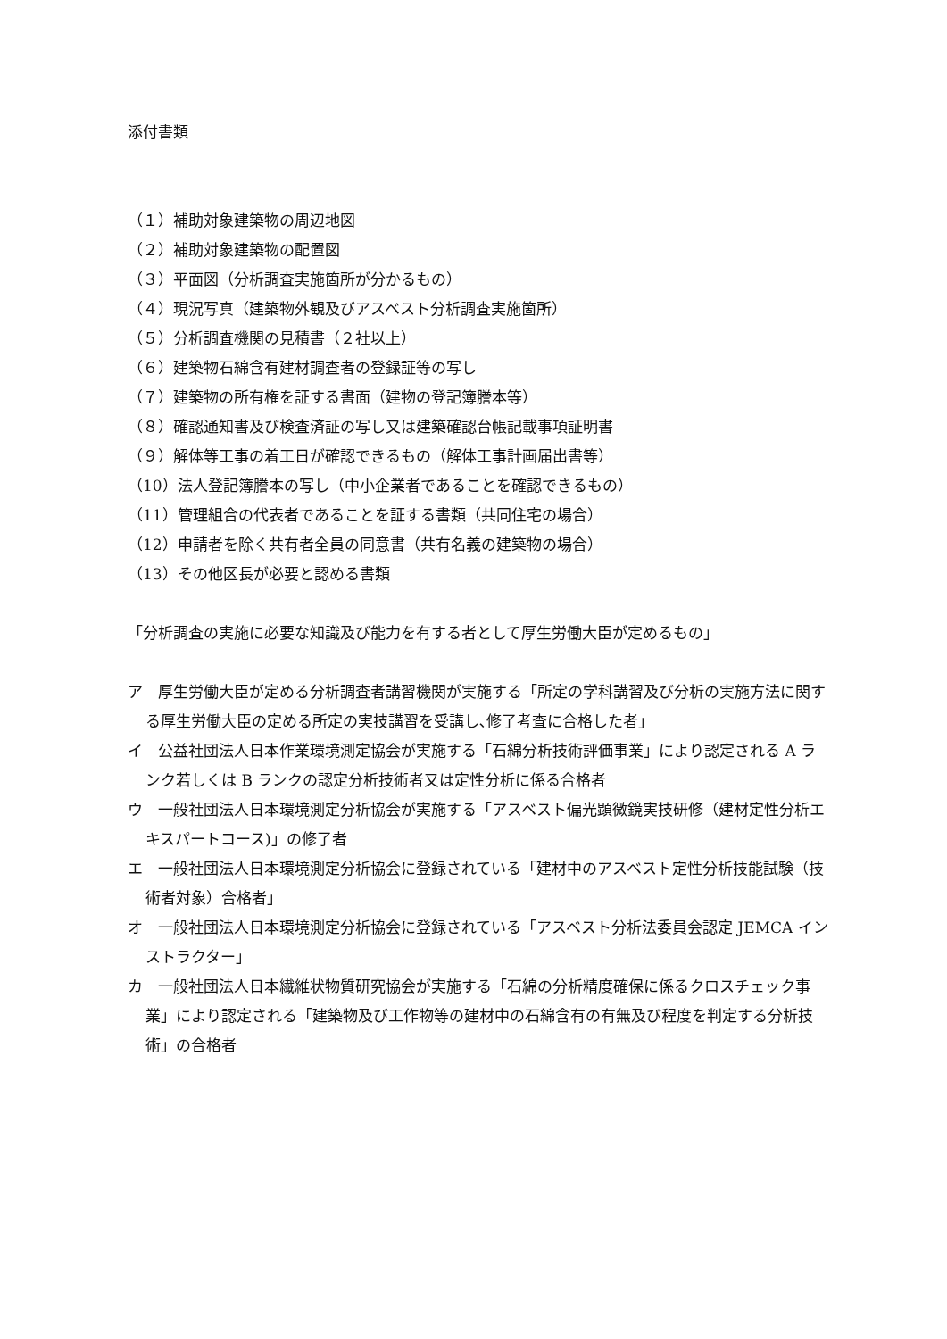添付書類
（１）補助対象建築物の周辺地図
（２）補助対象建築物の配置図
（３）平面図（分析調査実施箇所が分かるもの）
（４）現況写真（建築物外観及びアスベスト分析調査実施箇所）
（５）分析調査機関の見積書（２社以上）
（６）建築物石綿含有建材調査者の登録証等の写し
（７）建築物の所有権を証する書面（建物の登記簿謄本等）
（８）確認通知書及び検査済証の写し又は建築確認台帳記載事項証明書
（９）解体等工事の着工日が確認できるもの（解体工事計画届出書等）
（10）法人登記簿謄本の写し（中小企業者であることを確認できるもの）
（11）管理組合の代表者であることを証する書類（共同住宅の場合）
（12）申請者を除く共有者全員の同意書（共有名義の建築物の場合）
（13）その他区長が必要と認める書類
「分析調査の実施に必要な知識及び能力を有する者として厚生労働大臣が定めるもの」
ア　厚生労働大臣が定める分析調査者講習機関が実施する「所定の学科講習及び分析の実施方法に関する厚生労働大臣の定める所定の実技講習を受講し､修了考査に合格した者」
イ　公益社団法人日本作業環境測定協会が実施する「石綿分析技術評価事業」により認定される A ランク若しくは B ランクの認定分析技術者又は定性分析に係る合格者
ウ　一般社団法人日本環境測定分析協会が実施する「アスベスト偏光顕微鏡実技研修（建材定性分析エキスパートコース)」の修了者
エ　一般社団法人日本環境測定分析協会に登録されている「建材中のアスベスト定性分析技能試験（技術者対象）合格者」
オ　一般社団法人日本環境測定分析協会に登録されている「アスベスト分析法委員会認定 JEMCA インストラクター」
カ　一般社団法人日本繊維状物質研究協会が実施する「石綿の分析精度確保に係るクロスチェック事業」により認定される「建築物及び工作物等の建材中の石綿含有の有無及び程度を判定する分析技術」の合格者